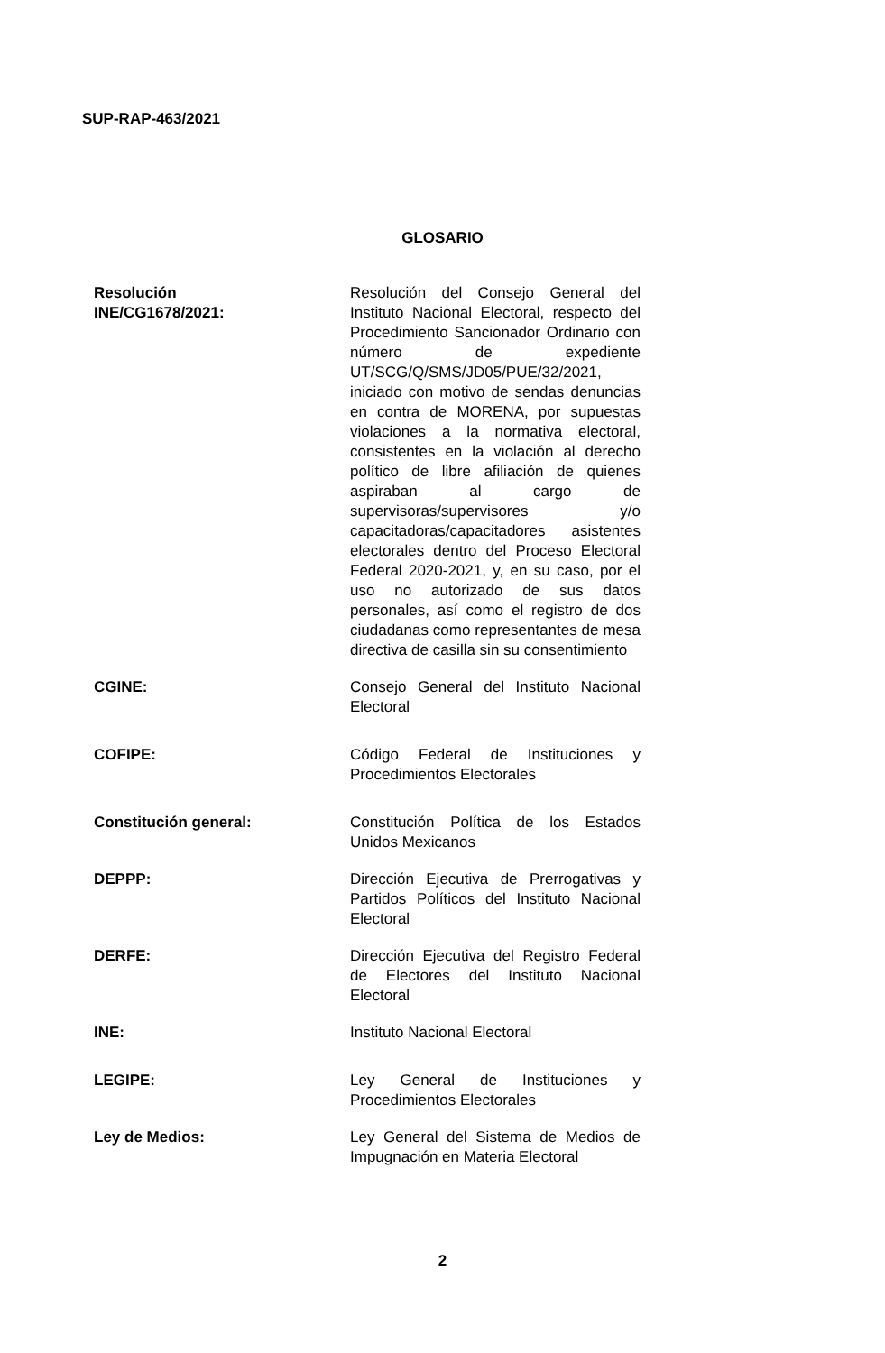SUP-RAP-463/2021
GLOSARIO
| Resolución INE/CG1678/2021: | Resolución del Consejo General del Instituto Nacional Electoral, respecto del Procedimiento Sancionador Ordinario con número de expediente UT/SCG/Q/SMS/JD05/PUE/32/2021, iniciado con motivo de sendas denuncias en contra de MORENA, por supuestas violaciones a la normativa electoral, consistentes en la violación al derecho político de libre afiliación de quienes aspiraban al cargo de supervisoras/supervisores y/o capacitadoras/capacitadores asistentes electorales dentro del Proceso Electoral Federal 2020-2021, y, en su caso, por el uso no autorizado de sus datos personales, así como el registro de dos ciudadanas como representantes de mesa directiva de casilla sin su consentimiento |
| CGINE: | Consejo General del Instituto Nacional Electoral |
| COFIPE: | Código Federal de Instituciones y Procedimientos Electorales |
| Constitución general: | Constitución Política de los Estados Unidos Mexicanos |
| DEPPP: | Dirección Ejecutiva de Prerrogativas y Partidos Políticos del Instituto Nacional Electoral |
| DERFE: | Dirección Ejecutiva del Registro Federal de Electores del Instituto Nacional Electoral |
| INE: | Instituto Nacional Electoral |
| LEGIPE: | Ley General de Instituciones y Procedimientos Electorales |
| Ley de Medios: | Ley General del Sistema de Medios de Impugnación en Materia Electoral |
2